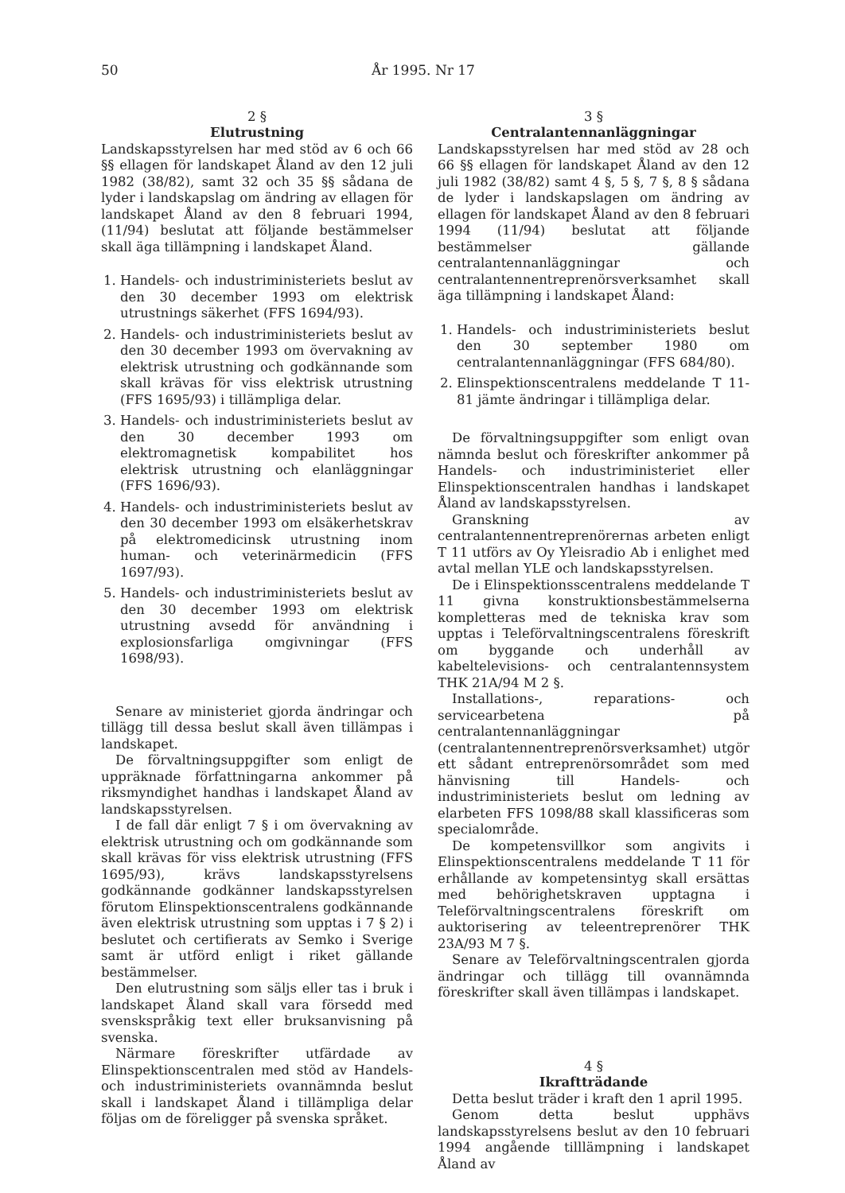50 År 1995. Nr 17
2 §
Elutrustning
Landskapsstyrelsen har med stöd av 6 och 66 §§ ellagen för landskapet Åland av den 12 juli 1982 (38/82), samt 32 och 35 §§ sådana de lyder i landskapslag om ändring av ellagen för landskapet Åland av den 8 februari 1994, (11/94) beslutat att följande bestämmelser skall äga tillämpning i landskapet Åland.
1. Handels- och industriministeriets beslut av den 30 december 1993 om elektrisk utrustnings säkerhet (FFS 1694/93).
2. Handels- och industriministeriets beslut av den 30 december 1993 om övervakning av elektrisk utrustning och godkännande som skall krävas för viss elektrisk utrustning (FFS 1695/93) i tillämpliga delar.
3. Handels- och industriministeriets beslut av den 30 december 1993 om elektromagnetisk kompabilitet hos elektrisk utrustning och elanläggningar (FFS 1696/93).
4. Handels- och industriministeriets beslut av den 30 december 1993 om elsäkerhetskrav på elektromedicinsk utrustning inom human- och veterinärmedicin (FFS 1697/93).
5. Handels- och industriministeriets beslut av den 30 december 1993 om elektrisk utrustning avsedd för användning i explosionsfarliga omgivningar (FFS 1698/93).
Senare av ministeriet gjorda ändringar och tillägg till dessa beslut skall även tillämpas i landskapet.
De förvaltningsuppgifter som enligt de uppräknade författningarna ankommer på riksmyndighet handhas i landskapet Åland av landskapsstyrelsen.
I de fall där enligt 7 § i om övervakning av elektrisk utrustning och om godkännande som skall krävas för viss elektrisk utrustning (FFS 1695/93), krävs landskapsstyrelsens godkännande godkänner landskapsstyrelsen förutom Elinspektionscentralens godkännande även elektrisk utrustning som upptas i 7 § 2) i beslutet och certifierats av Semko i Sverige samt är utförd enligt i riket gällande bestämmelser.
Den elutrustning som säljs eller tas i bruk i landskapet Åland skall vara försedd med svenskspråkig text eller bruksanvisning på svenska.
Närmare föreskrifter utfärdade av Elinspektionscentralen med stöd av Handels- och industriministeriets ovannämnda beslut skall i landskapet Åland i tillämpliga delar följas om de föreligger på svenska språket.
3 §
Centralantennanläggningar
Landskapsstyrelsen har med stöd av 28 och 66 §§ ellagen för landskapet Åland av den 12 juli 1982 (38/82) samt 4 §, 5 §, 7 §, 8 § sådana de lyder i landskapslagen om ändring av ellagen för landskapet Åland av den 8 februari 1994 (11/94) beslutat att följande bestämmelser gällande centralantennanläggningar och centralantennentreprenörsverksamhet skall äga tillämpning i landskapet Åland:
1. Handels- och industriministeriets beslut den 30 september 1980 om centralantennanläggningar (FFS 684/80).
2. Elinspektionscentralens meddelande T 11-81 jämte ändringar i tillämpliga delar.
De förvaltningsuppgifter som enligt ovan nämnda beslut och föreskrifter ankommer på Handels- och industriministeriet eller Elinspektionscentralen handhas i landskapet Åland av landskapsstyrelsen.
Granskning av centralantennentreprenörernas arbeten enligt T 11 utförs av Oy Yleisradio Ab i enlighet med avtal mellan YLE och landskapsstyrelsen.
De i Elinspektionsscentralens meddelande T 11 givna konstruktionsbestämmelserna kompletteras med de tekniska krav som upptas i Teleförvaltningscentralens föreskrift om byggande och underhåll av kabeltelevisions- och centralantennsystem THK 21A/94 M 2 §.
Installations-, reparations- och servicearbetena på centralantennanläggningar (centralantennentreprenörsverksamhet) utgör ett sådant entreprenörsområdet som med hänvisning till Handels- och industriministeriets beslut om ledning av elarbeten FFS 1098/88 skall klassificeras som specialområde.
De kompetensvillkor som angivits i Elinspektionscentralens meddelande T 11 för erhållande av kompetensintyg skall ersättas med behörighetskraven upptagna i Teleförvaltningscentralens föreskrift om auktorisering av teleentreprenörer THK 23A/93 M 7 §.
Senare av Teleförvaltningscentralen gjorda ändringar och tillägg till ovannämnda föreskrifter skall även tillämpas i landskapet.
4 §
Ikraftträdande
Detta beslut träder i kraft den 1 april 1995.
Genom detta beslut upphävs landskapsstyrelsens beslut av den 10 februari 1994 angående tilllämpning i landskapet Åland av